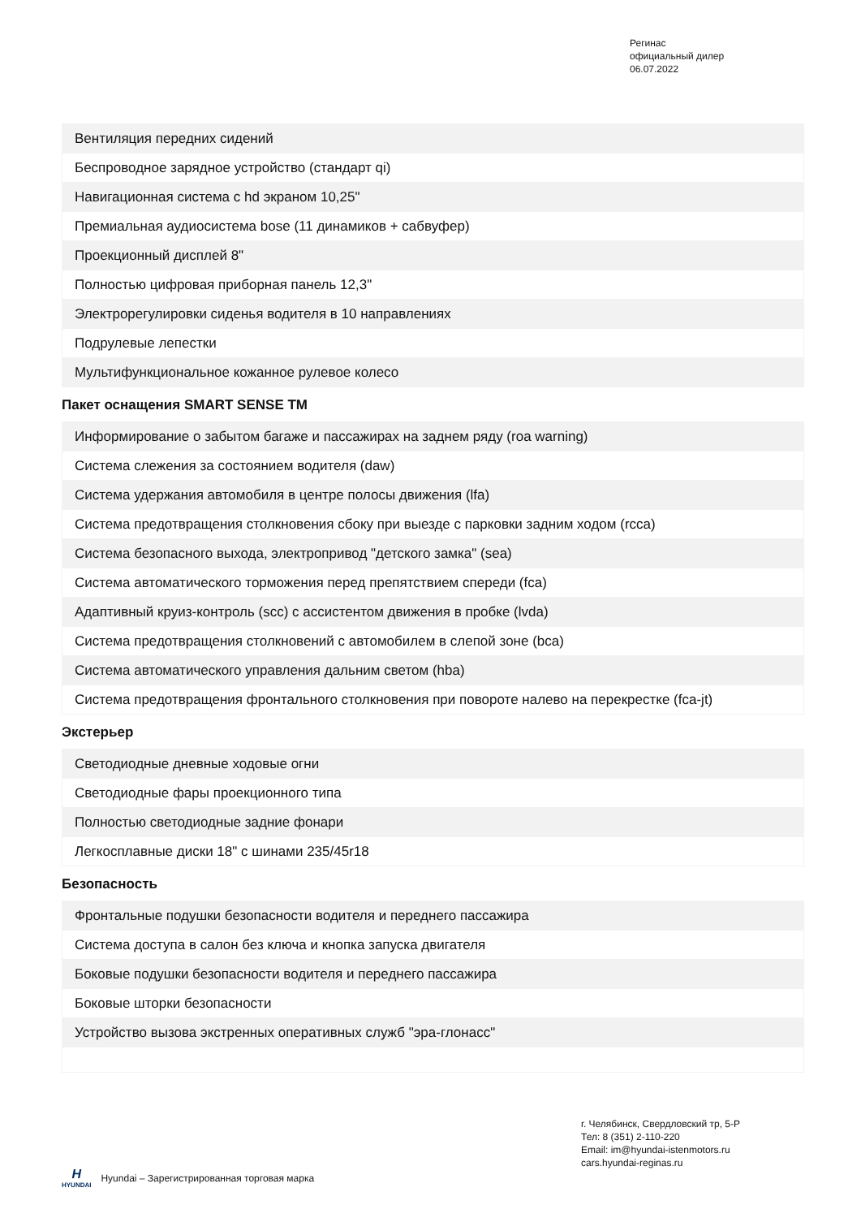Регинас
официальный дилер
06.07.2022
| Вентиляция передних сидений |
| Беспроводное зарядное устройство (стандарт qi) |
| Навигационная система с hd экраном 10,25" |
| Премиальная аудиосистема bose (11 динамиков + сабвуфер) |
| Проекционный дисплей 8" |
| Полностью цифровая приборная панель 12,3" |
| Электрорегулировки сиденья водителя в 10 направлениях |
| Подрулевые лепестки |
| Мультифункциональное кожанное рулевое колесо |
Пакет оснащения SMART SENSE TM
| Информирование о забытом багаже и пассажирах на заднем ряду (roa warning) |
| Система слежения за состоянием водителя (daw) |
| Система удержания автомобиля в центре полосы движения (lfa) |
| Система предотвращения столкновения сбоку при выезде с парковки задним ходом (rcca) |
| Система безопасного выхода, электропривод "детского замка" (sea) |
| Система автоматического торможения перед препятствием спереди (fca) |
| Адаптивный круиз-контроль (scc) с ассистентом движения в пробке (lvda) |
| Система предотвращения столкновений с автомобилем в слепой зоне (bca) |
| Система автоматического управления дальним светом (hba) |
| Система предотвращения фронтального столкновения при повороте налево на перекрестке (fca-jt) |
Экстерьер
| Светодиодные дневные ходовые огни |
| Светодиодные фары проекционного типа |
| Полностью светодиодные задние фонари |
| Легкосплавные диски 18" с шинами 235/45r18 |
Безопасность
| Фронтальные подушки безопасности водителя и переднего пассажира |
| Система доступа в салон без ключа и кнопка запуска двигателя |
| Боковые подушки безопасности водителя и переднего пассажира |
| Боковые шторки безопасности |
| Устройство вызова экстренных оперативных служб "эра-глонасс" |
г. Челябинск, Свердловский тр, 5-Р
Тел: 8 (351) 2-110-220
Email: im@hyundai-istenmotors.ru
cars.hyundai-reginas.ru
H
HYUNDAI
Hyundai – Зарегистрированная торговая марка